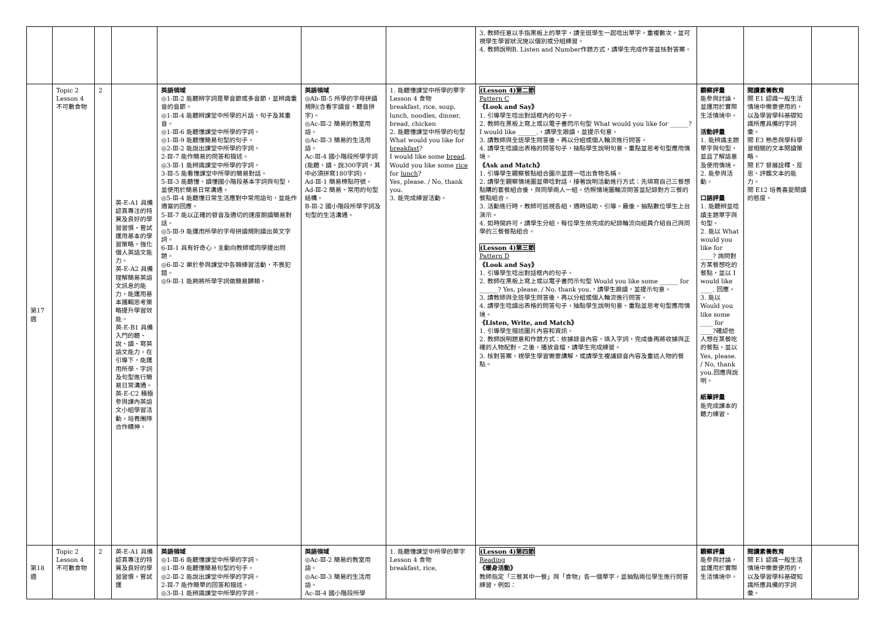| | | | | | | | 3. 教師任意以手指黑板上的單字，請全班學生一起唸出單字，重複數次，並可視學生學習狀況施以個別或分組練習。 4. 教師說明B. Listen and Number作題方式，請學生完成作答並核對答案。 | | | |
| 第17週 | Topic 2 Lesson 4 不可數食物 | 2 | 英-E-A1 具備認真專注的特質及良好的學習習慣，嘗試運用基本的學習策略，強化個人英語文能力。 英-E-A2 具備理解簡易英語文訊息的能力，能運用基本邏輯思考策略提升學習效能。 英-E-B1 具備入門的聽、說、讀、寫英語文能力。在引導下，能運用所學、字詞及句型進行簡易日常溝通。 英-E-C2 積極參與課內英語文小組學習活動，培養團隊合作精神。 | 英語領域 ◎1-Ⅲ-2 能聽辨字詞是單音節或多音節，並辨識重音的音節。 ◎1-Ⅲ-4 能聽辨課堂中所學的片語、句子及其重音。 ◎1-Ⅲ-6 能聽懂課堂中所學的字詞。 ◎1-Ⅲ-9 能聽懂簡易句型的句子。 ◎2-Ⅲ-2 能說出課堂中所學的字詞。 2-Ⅲ-7 能作簡易的問答和描述。 ◎3-Ⅲ-1 能辨識課堂中所學的字詞。 3-Ⅲ-5 能看懂課堂中所學的簡易對話。 5-Ⅲ-3 能聽懂、讀懂國小階段基本字詞與句型，並使用於簡易日常溝通。 ◎5-Ⅲ-4 能聽懂日常生活應對中常用語句，並能作適當的回應。 5-Ⅲ-7 能以正確的發音及適切的速度朗讀簡易對話。 ◎5-Ⅲ-9 能運用所學的字母拼讀規則讀出英文字詞。 6-Ⅲ-1 具有好奇心，主動向教師或同學提出問題。 ◎6-Ⅲ-2 樂於參與課堂中各類練習活動，不畏犯錯。 ◎9-Ⅲ-1 能夠將所學字詞做簡易歸類。 | 英語領域 ◎Ab-Ⅲ-5 所學的字母拼讀規則(含看字讀音、聽音拼字)。 ◎Ac-Ⅲ-2 簡易的教室用語。 ◎Ac-Ⅲ-3 簡易的生活用語。 Ac-Ⅲ-4 國小階段所學字詞(能聽、讀、說300字詞，其中必須拼寫180字詞)。 Ad-Ⅲ-1 簡易標點符號。 Ad-Ⅲ-2 簡易、常用的句型結構。 B-Ⅲ-2 國小階段所學字詞及句型的生活溝通。 | 1. 能聽懂課堂中所學的單字 Lesson 4 食物 breakfast, rice, soup, lunch, noodles, dinner, bread, chicken 2. 能聽懂課堂中所學的句型 What would you like for breakfast ? I would like some bread . Would you like some rice for lunch ? Yes, please. / No, thank you. 3. 能完成練習活動。 | (Lesson 4)第二節 Pattern C 《Look and Say》 1. 引導學生唸出對話框內的句子。 2. 教師在黑板上寫上或以電子書閃示句型 What would you like for ______? I would like ______.，請學生跟讀，並提示句意。 3. 請教師與全班學生問答後，再以分組或個人輪流進行問答。 4. 請學生唸讀出表格的問答句子，抽點學生說明句意、重點並思考句型應用情境。 《Ask and Match》 1. 引導學生觀察餐點組合圖示並逐一唸出食物名稱。 2. 請學生觀察情境圖並帶唸對話，接著說明活動進行方式：先填寫自己三餐想點購的套餐組合後，與同學兩人一組，仿照情境圖輪流問答並記錄對方三餐的餐點組合。 3. 活動進行時，教師可巡視各組，適時協助、引導。最後，抽點數位學生上台演示。 4. 如時間許可，請學生分組，每位學生依完成的紀錄輪流向組員介紹自己與同學的三餐餐點組合。 (Lesson 4)第三節 Pattern D 《Look and Say》 1. 引導學生唸出對話框內的句子。 2. 教師在黑板上寫上或以電子書閃示句型 Would you like some ______ for ______? Yes, please. / No, thank you.，請學生跟讀，並提示句意。 3. 請教師與全班學生問答後，再以分組或個人輪流進行問答。 4. 請學生唸讀出表格的問答句子，抽點學生說明句意、重點並思考句型應用情境。 《Listen, Write, and Match》 1. 引導學生描述圖片內容和資訊。 2. 教師說明題意和作題方式：依據錄音內容，填入字詞，完成後再將收據與正確的人物配對。之後，播放音檔，請學生完成練習。 3. 核對答案，視學生學習需要講解，或請學生複誦錄音內容及重述人物的餐點。 | 觀察評量 能參與討論，並運用於實際生活情境中。 活動評量 1. 能辨識主題單字與句型，並且了解語意及使用情境。 2. 能參與活動。 口語評量 1. 能聽辨並唸讀主題單字與句型。 2. 能以 What would you like for ____? 詢問對方某餐想吃的餐點，並以 I would like ____. 回應。 3. 能以 Would you like some ____ for ____?確認他人想在某餐吃的餐點，並以 Yes, please. / No, thank you.回應與說明。 紙筆評量 能完成課本的聽力練習。 | 閱讀素養教育 閱 E1 認識一般生活情境中需要使用的，以及學習學科基礎知識所應具備的字詞彙。 閱 E3 熟悉與學科學習相關的文本閱讀策略。 閱 E7 發展詮釋、反思、評鑑文本的能力。 閱 E12 培養喜愛閱讀的態度。 | |
| 第18週 | Topic 2 Lesson 4 不可數食物 | 2 | 英-E-A1 具備認真專注的特質及良好的學習習慣，嘗試運 | 英語領域 ◎1-Ⅲ-6 能聽懂課堂中所學的字詞。 ◎1-Ⅲ-9 能聽懂簡易句型的句子。 ◎2-Ⅲ-2 能說出課堂中所學的字詞。 2-Ⅲ-7 能作簡單的回答和描述。 ◎3-Ⅲ-1 能辨識課堂中所學的字詞。 | 英語領域 ◎Ac-Ⅲ-2 簡易的教室用語。 ◎Ac-Ⅲ-3 簡易的生活用語。 Ac-Ⅲ-4 國小階段所學 | 1. 能聽懂課堂中所學的單字 Lesson 4 食物 breakfast, rice, | (Lesson 4)第四節 Reading 《暖身活動》 教師指定「三餐其中一餐」與「食物」各一個單字，並抽點兩位學生進行問答練習，例如： | 觀察評量 能參與討論，並運用於實際生活情境中。 | 閱讀素養教育 閱 E1 認識一般生活情境中需要使用的，以及學習學科基礎知識所應具備的字詞彙。 | |